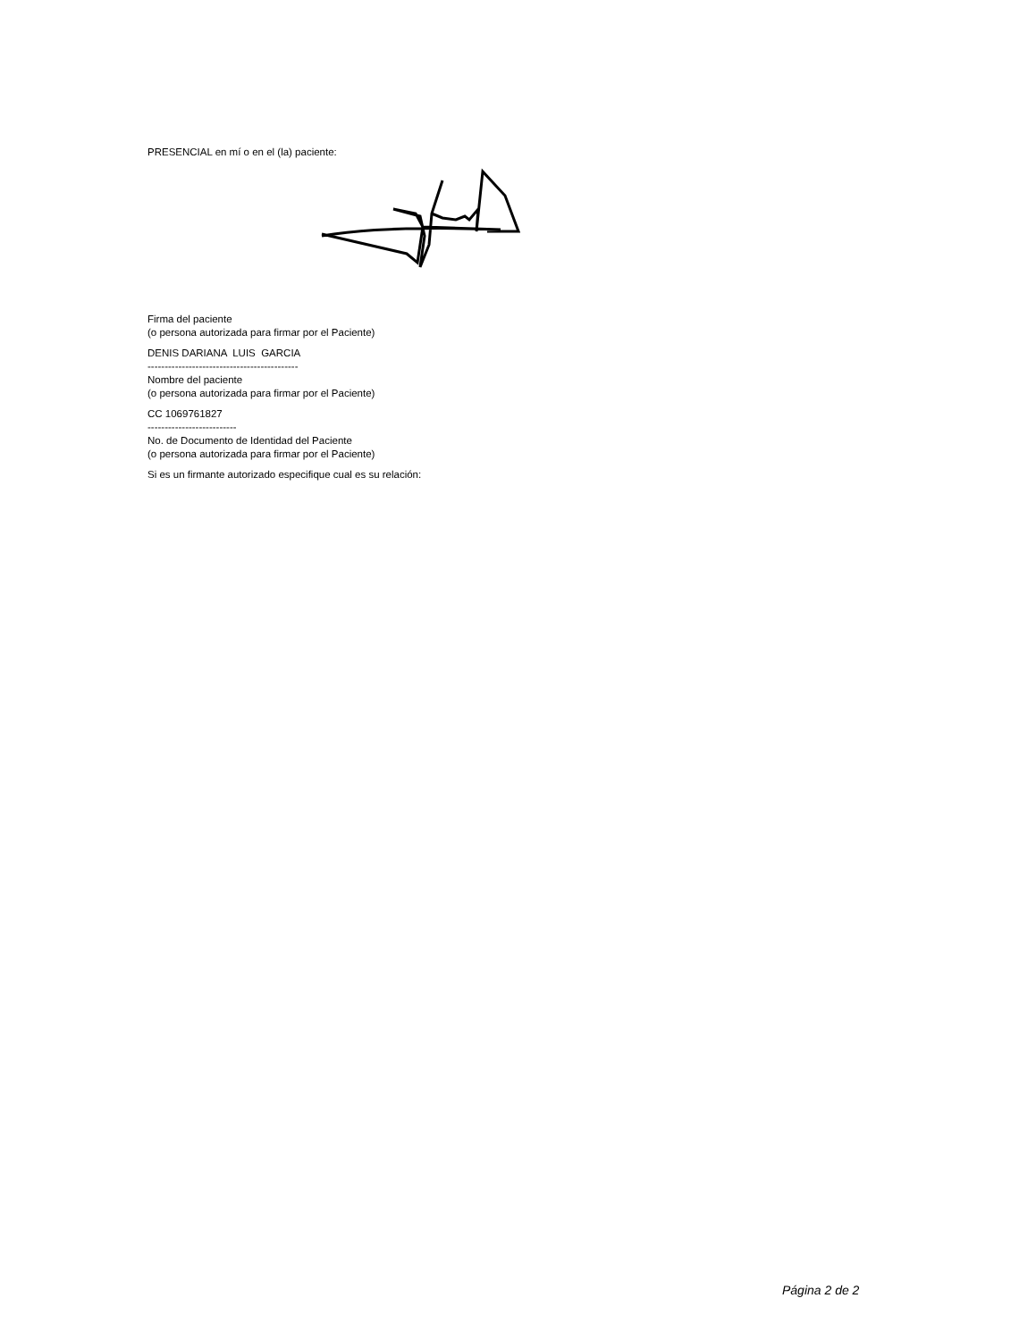PRESENCIAL en mí o en el (la) paciente:
Firma del paciente
(o persona autorizada para firmar por el Paciente)
DENIS DARIANA LUIS GARCIA
--------------------------------------------
Nombre del paciente
(o persona autorizada para firmar por el Paciente)
CC 1069761827
--------------------------
No. de Documento de Identidad del Paciente
(o persona autorizada para firmar por el Paciente)
Si es un firmante autorizado especifique cual es su relación:
Página 2 de 2